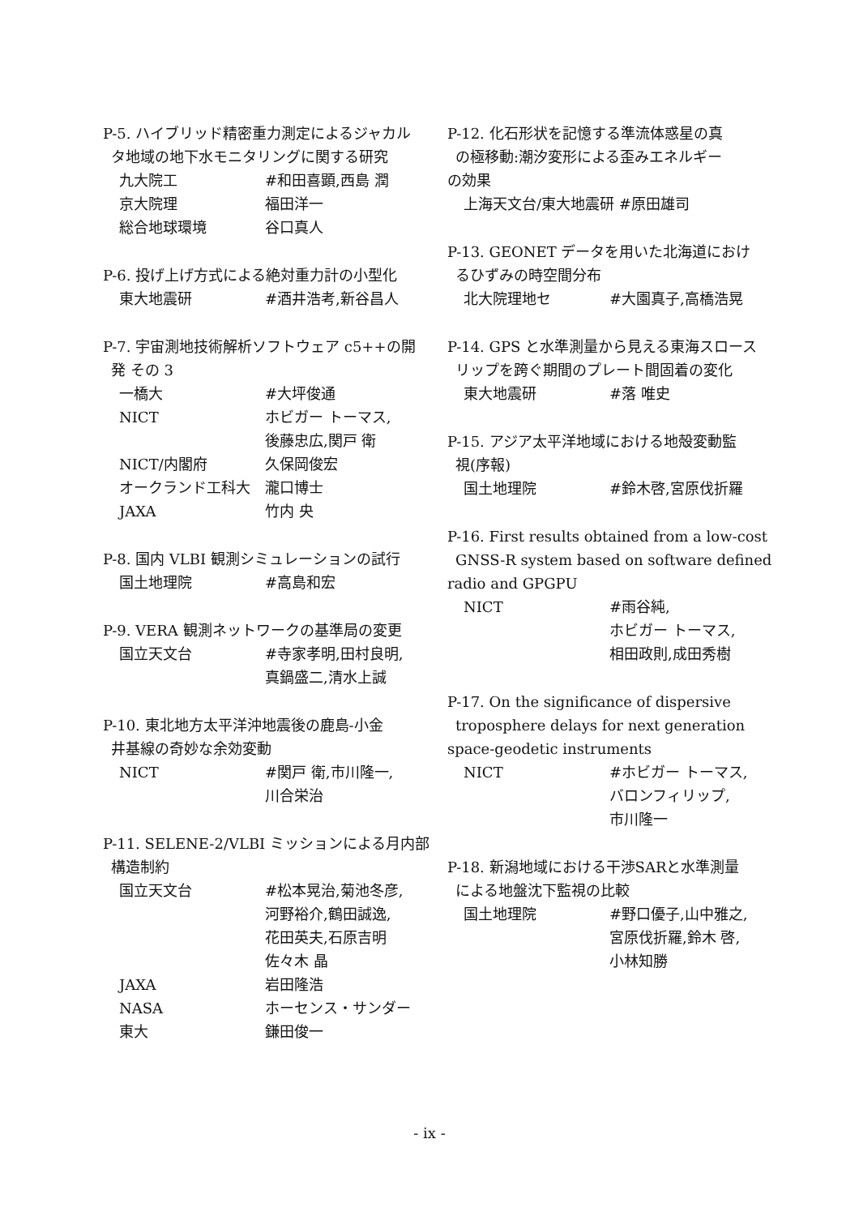P-5. ハイブリッド精密重力測定によるジャカル
タ地域の地下水モニタリングに関する研究
九大院工 #和田喜顕,西島 潤
京大院理 福田洋一
総合地球環境 谷口真人
P-6. 投げ上げ方式による絶対重力計の小型化
東大地震研 #酒井浩考,新谷昌人
P-7. 宇宙測地技術解析ソフトウェア c5++の開
発 その 3
一橋大 #大坪俊通
NICT ホビガー トーマス,
後藤忠広,関戸 衛
NICT/内閣府 久保岡俊宏
オークランド工科大 瀧口博士
JAXA 竹内 央
P-8. 国内 VLBI 観測シミュレーションの試行
国土地理院 #高島和宏
P-9. VERA 観測ネットワークの基準局の変更
国立天文台 #寺家孝明,田村良明,
真鍋盛二,清水上誠
P-10. 東北地方太平洋沖地震後の鹿島-小金
井基線の奇妙な余効変動
NICT #関戸 衛,市川隆一,
川合栄治
P-11. SELENE-2/VLBI ミッションによる月内部
構造制約
国立天文台 #松本晃治,菊池冬彦,
河野裕介,鶴田誠逸,
花田英夫,石原吉明
佐々木 晶
JAXA 岩田隆浩
NASA ホーセンス・サンダー
東大 鎌田俊一
P-12. 化石形状を記憶する準流体惑星の真
の極移動:潮汐変形による歪みエネルギー
の効果
上海天文台/東大地震研 #原田雄司
P-13. GEONET データを用いた北海道におけ
るひずみの時空間分布
北大院理地セ #大園真子,高橋浩晃
P-14. GPS と水準測量から見える東海スロース
リップを跨ぐ期間のプレート間固着の変化
東大地震研 #落 唯史
P-15. アジア太平洋地域における地殻変動監
視(序報)
国土地理院 #鈴木啓,宮原伐折羅
P-16. First results obtained from a low-cost
GNSS-R system based on software defined
radio and GPGPU
NICT #雨谷純,
ホビガー トーマス,
相田政則,成田秀樹
P-17. On the significance of dispersive
troposphere delays for next generation
space-geodetic instruments
NICT #ホビガー トーマス,
バロンフィリップ,
市川隆一
P-18. 新潟地域における干渉SARと水準測量
による地盤沈下監視の比較
国土地理院 #野口優子,山中雅之,
宮原伐折羅,鈴木 啓,
小林知勝
- ix -